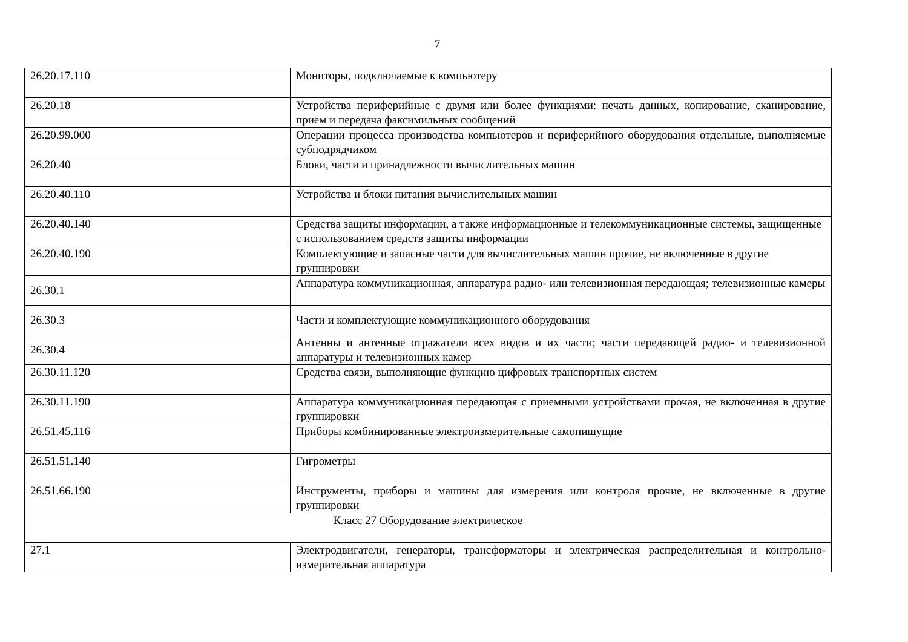7
| 26.20.17.110 | Мониторы, подключаемые к компьютеру |
| 26.20.18 | Устройства периферийные с двумя или более функциями: печать данных, копирование, сканирование, прием и передача факсимильных сообщений |
| 26.20.99.000 | Операции процесса производства компьютеров и периферийного оборудования отдельные, выполняемые субподрядчиком |
| 26.20.40 | Блоки, части и принадлежности вычислительных машин |
| 26.20.40.110 | Устройства и блоки питания вычислительных машин |
| 26.20.40.140 | Средства защиты информации, а также информационные и телекоммуникационные системы, защищенные с использованием средств защиты информации |
| 26.20.40.190 | Комплектующие и запасные части для вычислительных машин прочие, не включенные в другие группировки |
| 26.30.1 | Аппаратура коммуникационная, аппаратура радио- или телевизионная передающая; телевизионные камеры |
| 26.30.3 | Части и комплектующие коммуникационного оборудования |
| 26.30.4 | Антенны и антенные отражатели всех видов и их части; части передающей радио- и телевизионной аппаратуры и телевизионных камер |
| 26.30.11.120 | Средства связи, выполняющие функцию цифровых транспортных систем |
| 26.30.11.190 | Аппаратура коммуникационная передающая с приемными устройствами прочая, не включенная в другие группировки |
| 26.51.45.116 | Приборы комбинированные электроизмерительные самопишущие |
| 26.51.51.140 | Гигрометры |
| 26.51.66.190 | Инструменты, приборы и машины для измерения или контроля прочие, не включенные в другие группировки |
| Класс 27 Оборудование электрическое | |
| 27.1 | Электродвигатели, генераторы, трансформаторы и электрическая распределительная и контрольно-измерительная аппаратура |